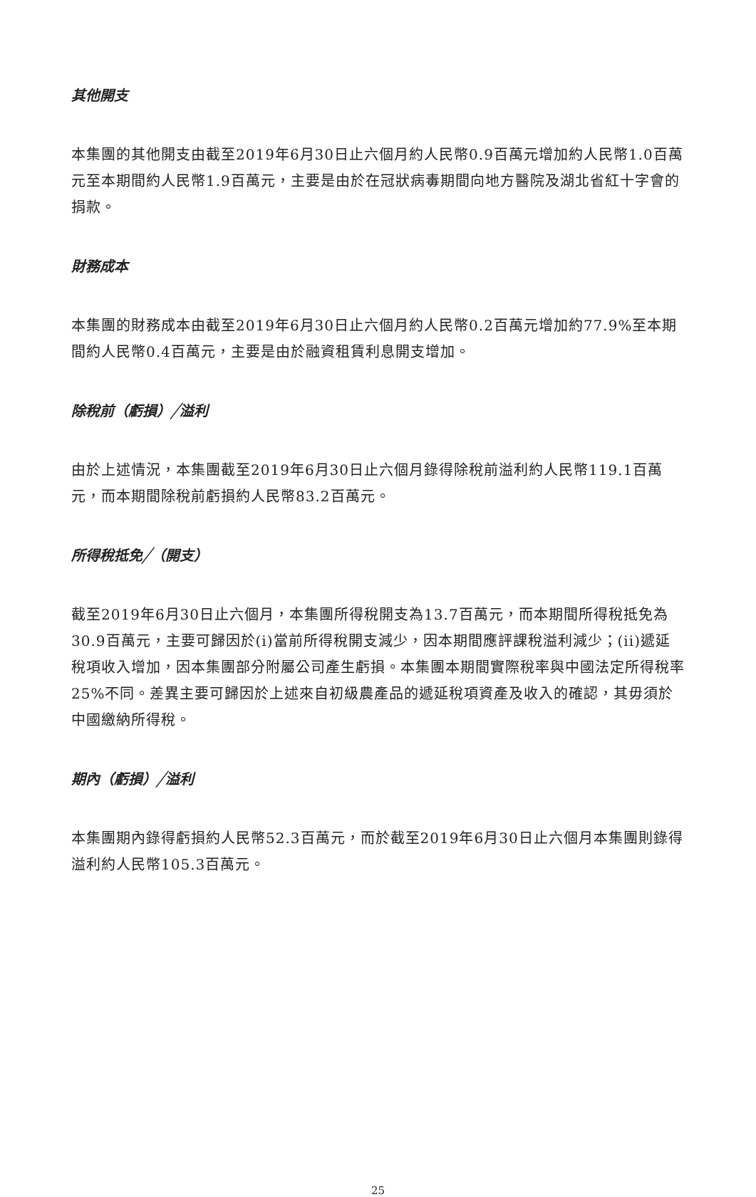其他開支
本集團的其他開支由截至2019年6月30日止六個月約人民幣0.9百萬元增加約人民幣1.0百萬元至本期間約人民幣1.9百萬元，主要是由於在冠狀病毒期間向地方醫院及湖北省紅十字會的捐款。
財務成本
本集團的財務成本由截至2019年6月30日止六個月約人民幣0.2百萬元增加約77.9%至本期間約人民幣0.4百萬元，主要是由於融資租賃利息開支增加。
除稅前（虧損）╱溢利
由於上述情況，本集團截至2019年6月30日止六個月錄得除稅前溢利約人民幣119.1百萬元，而本期間除稅前虧損約人民幣83.2百萬元。
所得稅抵免╱（開支）
截至2019年6月30日止六個月，本集團所得稅開支為13.7百萬元，而本期間所得稅抵免為30.9百萬元，主要可歸因於(i)當前所得稅開支減少，因本期間應評課稅溢利減少；(ii)遞延稅項收入增加，因本集團部分附屬公司產生虧損。本集團本期間實際稅率與中國法定所得稅率25%不同。差異主要可歸因於上述來自初級農產品的遞延稅項資產及收入的確認，其毋須於中國繳納所得稅。
期內（虧損）╱溢利
本集團期內錄得虧損約人民幣52.3百萬元，而於截至2019年6月30日止六個月本集團則錄得溢利約人民幣105.3百萬元。
25